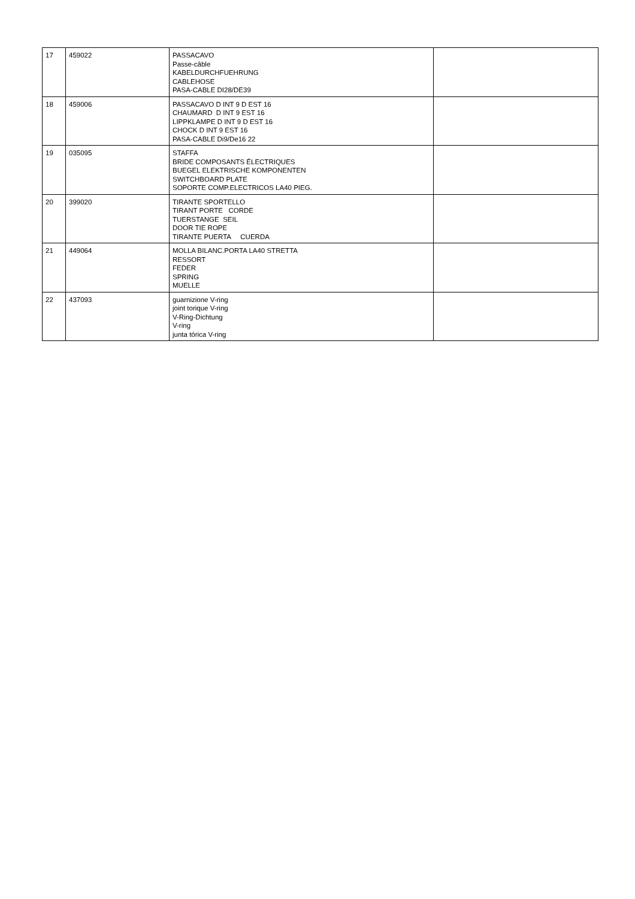| 17 | 459022 | PASSACAVO Passe-câble KABELDURCHFUEHRUNG CABLEHOSE PASA-CABLE DI28/DE39 | |
| 18 | 459006 | PASSACAVO D INT 9 D EST 16 CHAUMARD D INT 9 EST 16 LIPPKLAMPE D INT 9 D EST 16 CHOCK D INT 9 EST 16 PASA-CABLE Di9/De16 22 | |
| 19 | 035095 | STAFFA BRIDE COMPOSANTS ÉLECTRIQUES BUEGEL ELEKTRISCHE KOMPONENTEN SWITCHBOARD PLATE SOPORTE COMP.ELECTRICOS LA40 PIEG. | |
| 20 | 399020 | TIRANTE SPORTELLO TIRANT PORTE CORDE TUERSTANGE SEIL DOOR TIE ROPE TIRANTE PUERTA CUERDA | |
| 21 | 449064 | MOLLA BILANC.PORTA LA40 STRETTA RESSORT FEDER SPRING MUELLE | |
| 22 | 437093 | guarnizione V-ring joint torique V-ring V-Ring-Dichtung V-ring junta tórica V-ring | |